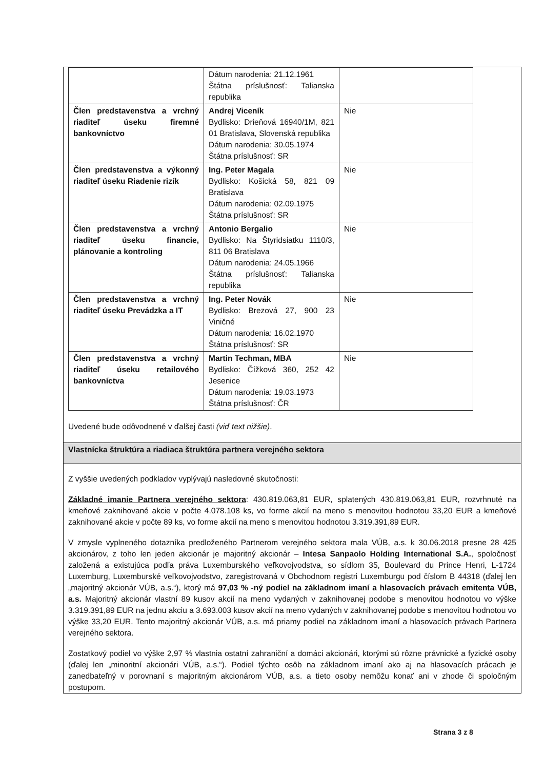| | Dátum narodenia: 21.12.1961 Štátna príslušnosť: Talianska republika | |
| Člen predstavenstva a vrchný riaditeľ úseku firemné bankovníctvo | Andrej Viceník Bydlisko: Drieňová 16940/1M, 821 01 Bratislava, Slovenská republika Dátum narodenia: 30.05.1974 Štátna príslušnosť: SR | Nie |
| Člen predstavenstva a výkonný riaditeľ úseku Riadenie rizík | Ing. Peter Magala Bydlisko: Košická 58, 821 09 Bratislava Dátum narodenia: 02.09.1975 Štátna príslušnosť: SR | Nie |
| Člen predstavenstva a vrchný riaditeľ úseku financie, plánovanie a kontroling | Antonio Bergalio Bydlisko: Na Štyridsiatku 1110/3, 811 06 Bratislava Dátum narodenia: 24.05.1966 Štátna príslušnosť: Talianska republika | Nie |
| Člen predstavenstva a vrchný riaditeľ úseku Prevádzka a IT | Ing. Peter Novák Bydlisko: Brezová 27, 900 23 Viničné Dátum narodenia: 16.02.1970 Štátna príslušnosť: SR | Nie |
| Člen predstavenstva a vrchný riaditeľ úseku retailového bankovníctva | Martin Techman, MBA Bydlisko: Čížková 360, 252 42 Jesenice Dátum narodenia: 19.03.1973 Štátna príslušnosť: ČR | Nie |
Uvedené bude odôvodnené v ďalšej časti (viď text nižšie).
Vlastnícka štruktúra a riadiaca štruktúra partnera verejného sektora
Z vyššie uvedených podkladov vyplývajú nasledovné skutočnosti:
Základné imanie Partnera verejného sektora: 430.819.063,81 EUR, splatených 430.819.063,81 EUR, rozvrhnuté na kmeňové zaknihované akcie v počte 4.078.108 ks, vo forme akcií na meno s menovitou hodnotou 33,20 EUR a kmeňové zaknihované akcie v počte 89 ks, vo forme akcií na meno s menovitou hodnotou 3.319.391,89 EUR.
V zmysle vyplneného dotazníka predloženého Partnerom verejného sektora mala VÚB, a.s. k 30.06.2018 presne 28 425 akcionárov, z toho len jeden akcionár je majoritný akcionár – Intesa Sanpaolo Holding International S.A., spoločnosť založená a existujúca podľa práva Luxemburského veľkovojvodstva, so sídlom 35, Boulevard du Prince Henri, L-1724 Luxemburg, Luxemburské veľkovojvodstvo, zaregistrovaná v Obchodnom registri Luxemburgu pod číslom B 44318 (ďalej len „majoritný akcionár VÚB, a.s.“), ktorý má 97,03 % -ný podiel na základnom imaní a hlasovacích právach emitenta VÚB, a.s. Majoritný akcionár vlastní 89 kusov akcií na meno vydaných v zaknihovanej podobe s menovitou hodnotou vo výške 3.319.391,89 EUR na jednu akciu a 3.693.003 kusov akcií na meno vydaných v zaknihovanej podobe s menovitou hodnotou vo výške 33,20 EUR. Tento majoritný akcionár VÚB, a.s. má priamy podiel na základnom imaní a hlasovacích právach Partnera verejného sektora.
Zostatkový podiel vo výške 2,97 % vlastnia ostatní zahraniční a domáci akcionári, ktorými sú rôzne právnické a fyzické osoby (ďalej len „minoritní akcionári VÚB, a.s.“). Podiel týchto osôb na základnom imaní ako aj na hlasovacích prácach je zanedbateľný v porovnaní s majoritným akcionárom VÚB, a.s. a tieto osoby nemôžu konať ani v zhode či spoločným postupom.
Strana 3 z 8